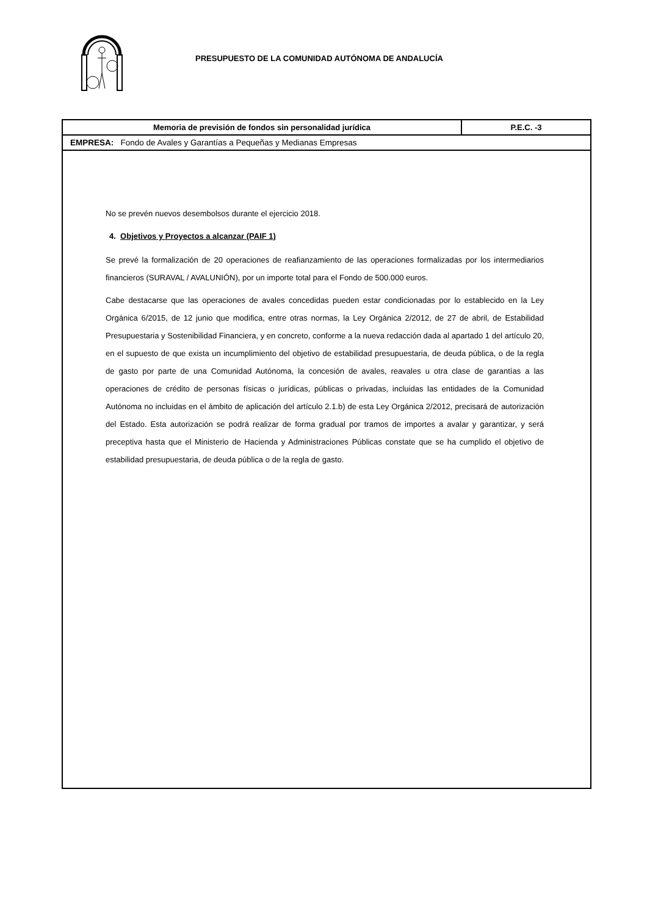PRESUPUESTO DE LA COMUNIDAD AUTÓNOMA DE ANDALUCÍA
Memoria de previsión de fondos sin personalidad jurídica P.E.C. -3
EMPRESA: Fondo de Avales y Garantías a Pequeñas y Medianas Empresas
No se prevén nuevos desembolsos durante el ejercicio 2018.
4. Objetivos y Proyectos a alcanzar (PAIF 1)
Se prevé la formalización de 20 operaciones de reafianzamiento de las operaciones formalizadas por los intermediarios financieros (SURAVAL / AVALUNIÓN), por un importe total para el Fondo de 500.000 euros.
Cabe destacarse que las operaciones de avales concedidas pueden estar condicionadas por lo establecido en la Ley Orgánica 6/2015, de 12 junio que modifica, entre otras normas, la Ley Orgánica 2/2012, de 27 de abril, de Estabilidad Presupuestaria y Sostenibilidad Financiera, y en concreto, conforme a la nueva redacción dada al apartado 1 del artículo 20, en el supuesto de que exista un incumplimiento del objetivo de estabilidad presupuestaria, de deuda pública, o de la regla de gasto por parte de una Comunidad Autónoma, la concesión de avales, reavales u otra clase de garantías a las operaciones de crédito de personas físicas o jurídicas, públicas o privadas, incluidas las entidades de la Comunidad Autónoma no incluidas en el ámbito de aplicación del artículo 2.1.b) de esta Ley Orgánica 2/2012, precisará de autorización del Estado. Esta autorización se podrá realizar de forma gradual por tramos de importes a avalar y garantizar, y será preceptiva hasta que el Ministerio de Hacienda y Administraciones Públicas constate que se ha cumplido el objetivo de estabilidad presupuestaria, de deuda pública o de la regla de gasto.